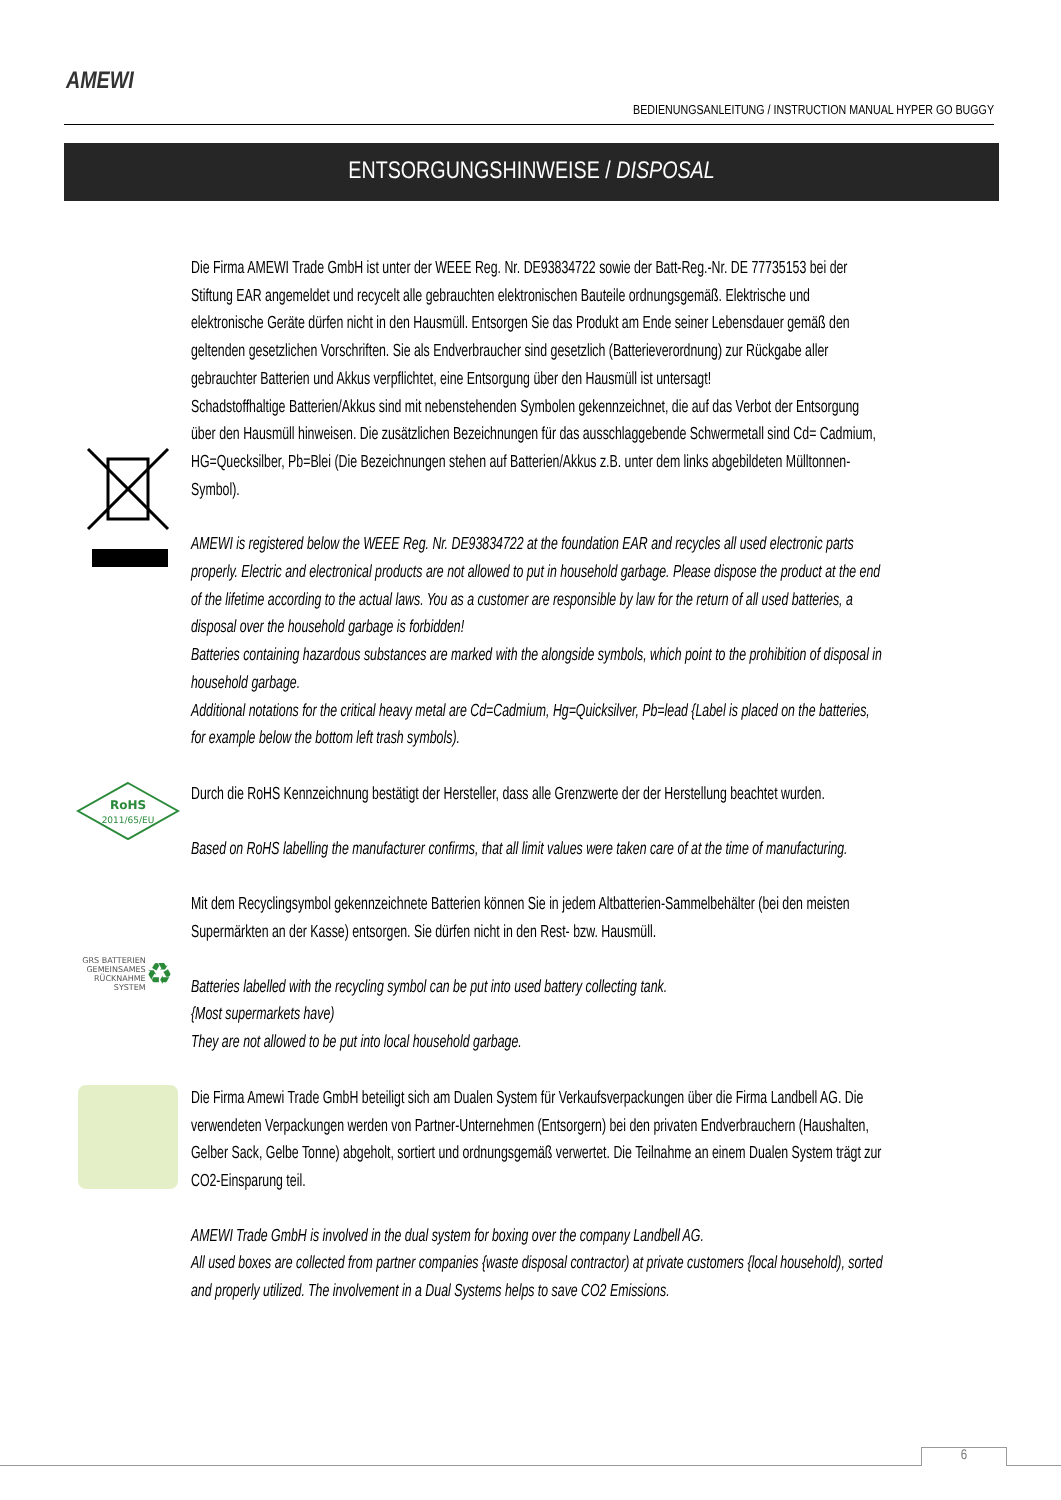AMEWI
BEDIENUNGSANLEITUNG / INSTRUCTION MANUAL HYPER GO BUGGY
ENTSORGUNGSHINWEISE / DISPOSAL
Die Firma AMEWI Trade GmbH ist unter der WEEE Reg. Nr. DE93834722 sowie der Batt-Reg.-Nr. DE 77735153 bei der Stiftung EAR angemeldet und recycelt alle gebrauchten elektronischen Bauteile ordnungsgemäß. Elektrische und elektronische Geräte dürfen nicht in den Hausmüll. Entsorgen Sie das Produkt am Ende seiner Lebensdauer gemäß den geltenden gesetzlichen Vorschriften. Sie als Endverbraucher sind gesetzlich (Batterieverordnung) zur Rückgabe aller gebrauchter Batterien und Akkus verpflichtet, eine Entsorgung über den Hausmüll ist untersagt!
Schadstoffhaltige Batterien/Akkus sind mit nebenstehenden Symbolen gekennzeichnet, die auf das Verbot der Entsorgung über den Hausmüll hinweisen. Die zusätzlichen Bezeichnungen für das ausschlaggebende Schwermetall sind Cd= Cadmium, HG=Quecksilber, Pb=Blei (Die Bezeichnungen stehen auf Batterien/Akkus z.B. unter dem links abgebildeten Mülltonnen-Symbol).
AMEWI is registered below the WEEE Reg. Nr. DE93834722 at the foundation EAR and recycles all used electronic parts properly. Electric and electronical products are not allowed to put in household garbage. Please dispose the product at the end of the lifetime according to the actual laws. You as a customer are responsible by law for the return of all used batteries, a disposal over the household garbage is forbidden!
Batteries containing hazardous substances are marked with the alongside symbols, which point to the prohibition of disposal in household garbage.
Additional notations for the critical heavy metal are Cd=Cadmium, Hg=Quicksilver, Pb=lead {Label is placed on the batteries, for example below the bottom left trash symbols).
RoHS
2011/65/EU
Durch die RoHS Kennzeichnung bestätigt der Hersteller, dass alle Grenzwerte der der Herstellung beachtet wurden.
Based on RoHS labelling the manufacturer confirms, that all limit values were taken care of at the time of manufacturing.
GRS BATTERIEN
GEMEINSAMES
RÜCKNAHME
SYSTEM
♻
Mit dem Recyclingsymbol gekennzeichnete Batterien können Sie in jedem Altbatterien-Sammelbehälter (bei den meisten Supermärkten an der Kasse) entsorgen. Sie dürfen nicht in den Rest- bzw. Hausmüll.
Batteries labelled with the recycling symbol can be put into used battery collecting tank.
{Most supermarkets have)
They are not allowed to be put into local household garbage.
Die Firma Amewi Trade GmbH beteiligt sich am Dualen System für Verkaufsverpackungen über die Firma Landbell AG. Die verwendeten Verpackungen werden von Partner-Unternehmen (Entsorgern) bei den privaten Endverbrauchern (Haushalten, Gelber Sack, Gelbe Tonne) abgeholt, sortiert und ordnungsgemäß verwertet. Die Teilnahme an einem Dualen System trägt zur CO2-Einsparung teil.
AMEWI Trade GmbH is involved in the dual system for boxing over the company Landbell AG.
All used boxes are collected from partner companies {waste disposal contractor) at private customers {local household), sorted and properly utilized. The involvement in a Dual Systems helps to save CO2 Emissions.
6